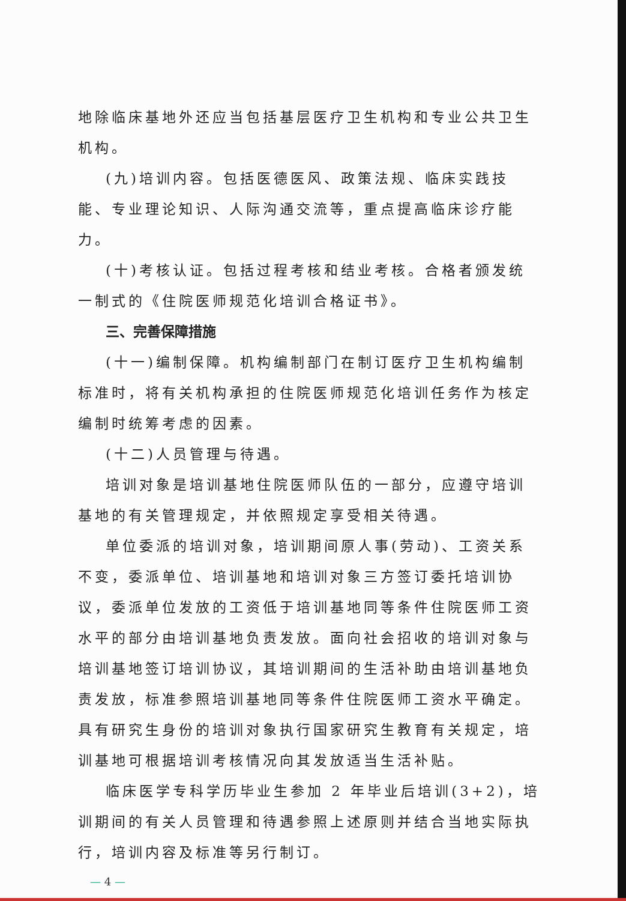地除临床基地外还应当包括基层医疗卫生机构和专业公共卫生机构。
(九)培训内容。包括医德医风、政策法规、临床实践技能、专业理论知识、人际沟通交流等，重点提高临床诊疗能力。
(十)考核认证。包括过程考核和结业考核。合格者颁发统一制式的《住院医师规范化培训合格证书》。
三、完善保障措施
(十一)编制保障。机构编制部门在制订医疗卫生机构编制标准时，将有关机构承担的住院医师规范化培训任务作为核定编制时统筹考虑的因素。
(十二)人员管理与待遇。
培训对象是培训基地住院医师队伍的一部分，应遵守培训基地的有关管理规定，并依照规定享受相关待遇。
单位委派的培训对象，培训期间原人事(劳动)、工资关系不变，委派单位、培训基地和培训对象三方签订委托培训协议，委派单位发放的工资低于培训基地同等条件住院医师工资水平的部分由培训基地负责发放。面向社会招收的培训对象与培训基地签订培训协议，其培训期间的生活补助由培训基地负责发放，标准参照培训基地同等条件住院医师工资水平确定。具有研究生身份的培训对象执行国家研究生教育有关规定，培训基地可根据培训考核情况向其发放适当生活补贴。
临床医学专科学历毕业生参加 2 年毕业后培训(3+2)，培训期间的有关人员管理和待遇参照上述原则并结合当地实际执行，培训内容及标准等另行制订。
— 4 —